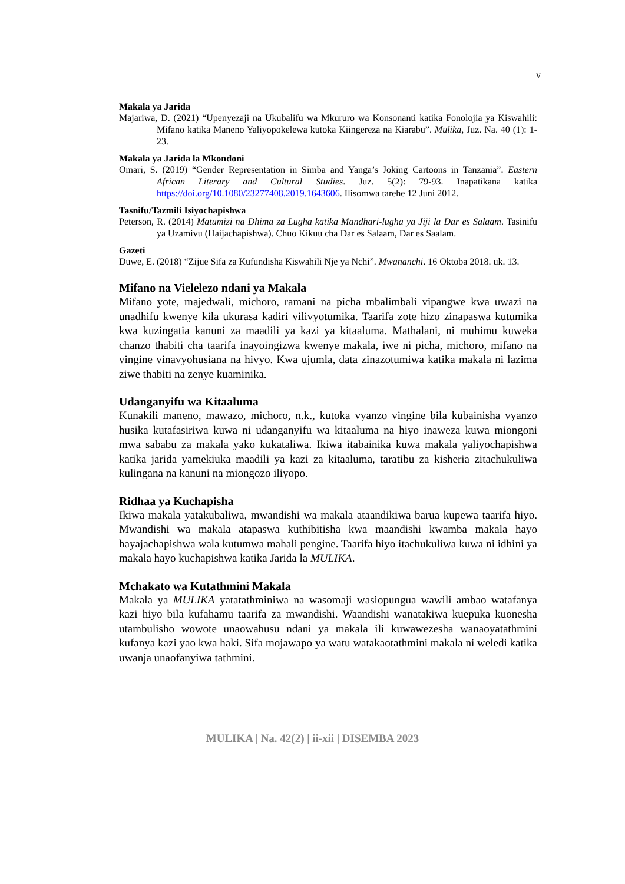v
Makala ya Jarida
Majariwa, D. (2021) “Upenyezaji na Ukubalifu wa Mkururo wa Konsonanti katika Fonolojia ya Kiswahili: Mifano katika Maneno Yaliyopokelewa kutoka Kiingereza na Kiarabu”. Mulika, Juz. Na. 40 (1): 1-23.
Makala ya Jarida la Mkondoni
Omari, S. (2019) “Gender Representation in Simba and Yanga’s Joking Cartoons in Tanzania”. Eastern African Literary and Cultural Studies. Juz. 5(2): 79-93. Inapatikana katika https://doi.org/10.1080/23277408.2019.1643606. Ilisomwa tarehe 12 Juni 2012.
Tasnifu/Tazmili Isiyochapishwa
Peterson, R. (2014) Matumizi na Dhima za Lugha katika Mandhari-lugha ya Jiji la Dar es Salaam. Tasinifu ya Uzamivu (Haijachapishwa). Chuo Kikuu cha Dar es Salaam, Dar es Saalam.
Gazeti
Duwe, E. (2018) “Zijue Sifa za Kufundisha Kiswahili Nje ya Nchi”. Mwananchi. 16 Oktoba 2018. uk. 13.
Mifano na Vielelezo ndani ya Makala
Mifano yote, majedwali, michoro, ramani na picha mbalimbali vipangwe kwa uwazi na unadhifu kwenye kila ukurasa kadiri vilivyotumika. Taarifa zote hizo zinapaswa kutumika kwa kuzingatia kanuni za maadili ya kazi ya kitaaluma. Mathalani, ni muhimu kuweka chanzo thabiti cha taarifa inayoingizwa kwenye makala, iwe ni picha, michoro, mifano na vingine vinavyohusiana na hivyo. Kwa ujumla, data zinazotumiwa katika makala ni lazima ziwe thabiti na zenye kuaminika.
Udanganyifu wa Kitaaluma
Kunakili maneno, mawazo, michoro, n.k., kutoka vyanzo vingine bila kubainisha vyanzo husika kutafasiriwa kuwa ni udanganyifu wa kitaaluma na hiyo inaweza kuwa miongoni mwa sababu za makala yako kukataliwa. Ikiwa itabainika kuwa makala yaliyochapishwa katika jarida yamekiuka maadili ya kazi za kitaaluma, taratibu za kisheria zitachukuliwa kulingana na kanuni na miongozo iliyopo.
Ridhaa ya Kuchapisha
Ikiwa makala yatakubaliwa, mwandishi wa makala ataandikiwa barua kupewa taarifa hiyo. Mwandishi wa makala atapaswa kuthibitisha kwa maandishi kwamba makala hayo hayajachapishwa wala kutumwa mahali pengine. Taarifa hiyo itachukuliwa kuwa ni idhini ya makala hayo kuchapishwa katika Jarida la MULIKA.
Mchakato wa Kutathmini Makala
Makala ya MULIKA yatatathminiwa na wasomaji wasiopungua wawili ambao watafanya kazi hiyo bila kufahamu taarifa za mwandishi. Waandishi wanatakiwa kuepuka kuonesha utambulisho wowote unaowahusu ndani ya makala ili kuwawezesha wanaoyatathmini kufanya kazi yao kwa haki. Sifa mojawapo ya watu watakaotathmini makala ni weledi katika uwanja unaofanyiwa tathmini.
MULIKA | Na. 42(2) | ii-xii | DISEMBA 2023